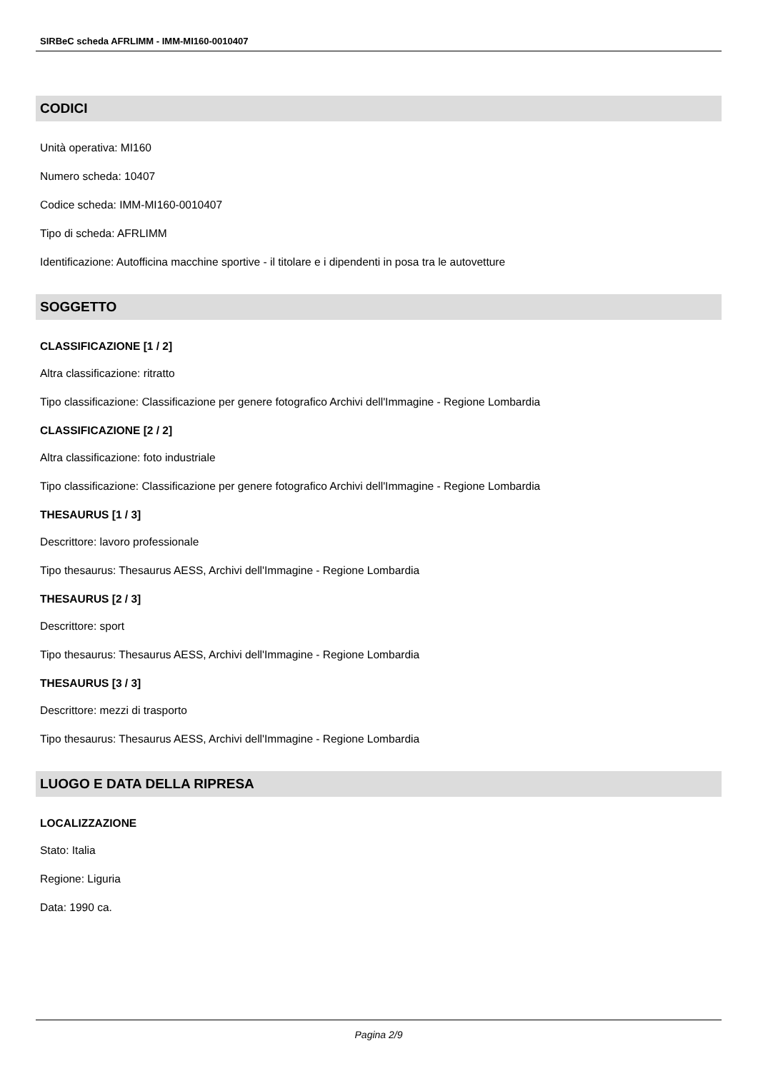SIRBeC scheda AFRLIMM - IMM-MI160-0010407
CODICI
Unità operativa: MI160
Numero scheda: 10407
Codice scheda: IMM-MI160-0010407
Tipo di scheda: AFRLIMM
Identificazione: Autofficina macchine sportive - il titolare e i dipendenti in posa tra le autovetture
SOGGETTO
CLASSIFICAZIONE [1 / 2]
Altra classificazione: ritratto
Tipo classificazione: Classificazione per genere fotografico Archivi dell'Immagine - Regione Lombardia
CLASSIFICAZIONE [2 / 2]
Altra classificazione: foto industriale
Tipo classificazione: Classificazione per genere fotografico Archivi dell'Immagine - Regione Lombardia
THESAURUS [1 / 3]
Descrittore: lavoro professionale
Tipo thesaurus: Thesaurus AESS, Archivi dell'Immagine - Regione Lombardia
THESAURUS [2 / 3]
Descrittore: sport
Tipo thesaurus: Thesaurus AESS, Archivi dell'Immagine - Regione Lombardia
THESAURUS [3 / 3]
Descrittore: mezzi di trasporto
Tipo thesaurus: Thesaurus AESS, Archivi dell'Immagine - Regione Lombardia
LUOGO E DATA DELLA RIPRESA
LOCALIZZAZIONE
Stato: Italia
Regione: Liguria
Data: 1990 ca.
Pagina 2/9